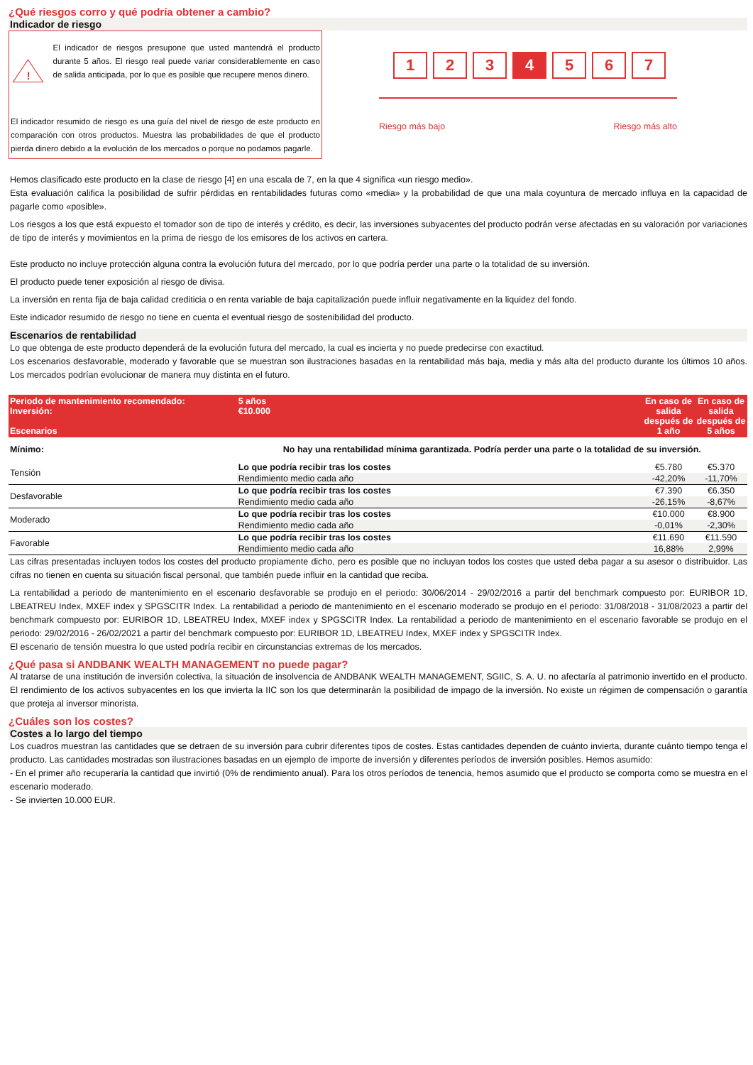¿Qué riesgos corro y qué podría obtener a cambio?
Indicador de riesgo
!
El indicador de riesgos presupone que usted mantendrá el producto durante 5 años. El riesgo real puede variar considerablemente en caso de salida anticipada, por lo que es posible que recupere menos dinero.
El indicador resumido de riesgo es una guía del nivel de riesgo de este producto en comparación con otros productos. Muestra las probabilidades de que el producto pierda dinero debido a la evolución de los mercados o porque no podamos pagarle.
1 2 3 4 5 6 7
Riesgo más bajo Riesgo más alto
Hemos clasificado este producto en la clase de riesgo [4] en una escala de 7, en la que 4 significa «un riesgo medio».
Esta evaluación califica la posibilidad de sufrir pérdidas en rentabilidades futuras como «media» y la probabilidad de que una mala coyuntura de mercado influya en la capacidad de pagarle como «posible».
Los riesgos a los que está expuesto el tomador son de tipo de interés y crédito, es decir, las inversiones subyacentes del producto podrán verse afectadas en su valoración por variaciones de tipo de interés y movimientos en la prima de riesgo de los emisores de los activos en cartera.
Este producto no incluye protección alguna contra la evolución futura del mercado, por lo que podría perder una parte o la totalidad de su inversión.
El producto puede tener exposición al riesgo de divisa.
La inversión en renta fija de baja calidad crediticia o en renta variable de baja capitalización puede influir negativamente en la liquidez del fondo.
Este indicador resumido de riesgo no tiene en cuenta el eventual riesgo de sostenibilidad del producto.
Escenarios de rentabilidad
Lo que obtenga de este producto dependerá de la evolución futura del mercado, la cual es incierta y no puede predecirse con exactitud.
Los escenarios desfavorable, moderado y favorable que se muestran son ilustraciones basadas en la rentabilidad más baja, media y más alta del producto durante los últimos 10 años. Los mercados podrían evolucionar de manera muy distinta en el futuro.
| Periodo de mantenimiento recomendado: Inversión: Escenarios | | 5 años €10.000 | En caso de salida después de 1 año | En caso de salida después de 5 años |
| Mínimo: | No hay una rentabilidad mínima garantizada. Podría perder una parte o la totalidad de su inversión. | | | |
| Tensión | Lo que podría recibir tras los costes | | €5.780 | €5.370 |
| | Rendimiento medio cada año | | -42,20% | -11,70% |
| Desfavorable | Lo que podría recibir tras los costes | | €7.390 | €6.350 |
| | Rendimiento medio cada año | | -26,15% | -8,67% |
| Moderado | Lo que podría recibir tras los costes | | €10.000 | €8.900 |
| | Rendimiento medio cada año | | -0,01% | -2,30% |
| Favorable | Lo que podría recibir tras los costes | | €11.690 | €11.590 |
| | Rendimiento medio cada año | | 16,88% | 2,99% |
Las cifras presentadas incluyen todos los costes del producto propiamente dicho, pero es posible que no incluyan todos los costes que usted deba pagar a su asesor o distribuidor. Las cifras no tienen en cuenta su situación fiscal personal, que también puede influir en la cantidad que reciba.
La rentabilidad a periodo de mantenimiento en el escenario desfavorable se produjo en el periodo: 30/06/2014 - 29/02/2016 a partir del benchmark compuesto por: EURIBOR 1D, LBEATREU Index, MXEF index y SPGSCITR Index. La rentabilidad a periodo de mantenimiento en el escenario moderado se produjo en el periodo: 31/08/2018 - 31/08/2023 a partir del benchmark compuesto por: EURIBOR 1D, LBEATREU Index, MXEF index y SPGSCITR Index. La rentabilidad a periodo de mantenimiento en el escenario favorable se produjo en el periodo: 29/02/2016 - 26/02/2021 a partir del benchmark compuesto por: EURIBOR 1D, LBEATREU Index, MXEF index y SPGSCITR Index.
El escenario de tensión muestra lo que usted podría recibir en circunstancias extremas de los mercados.
¿Qué pasa si ANDBANK WEALTH MANAGEMENT no puede pagar?
Al tratarse de una institución de inversión colectiva, la situación de insolvencia de ANDBANK WEALTH MANAGEMENT, SGIIC, S. A. U. no afectaría al patrimonio invertido en el producto. El rendimiento de los activos subyacentes en los que invierta la IIC son los que determinarán la posibilidad de impago de la inversión. No existe un régimen de compensación o garantía que proteja al inversor minorista.
¿Cuáles son los costes?
Costes a lo largo del tiempo
Los cuadros muestran las cantidades que se detraen de su inversión para cubrir diferentes tipos de costes. Estas cantidades dependen de cuánto invierta, durante cuánto tiempo tenga el producto. Las cantidades mostradas son ilustraciones basadas en un ejemplo de importe de inversión y diferentes períodos de inversión posibles. Hemos asumido:
- En el primer año recuperaría la cantidad que invirtió (0% de rendimiento anual). Para los otros períodos de tenencia, hemos asumido que el producto se comporta como se muestra en el escenario moderado.
- Se invierten 10.000 EUR.